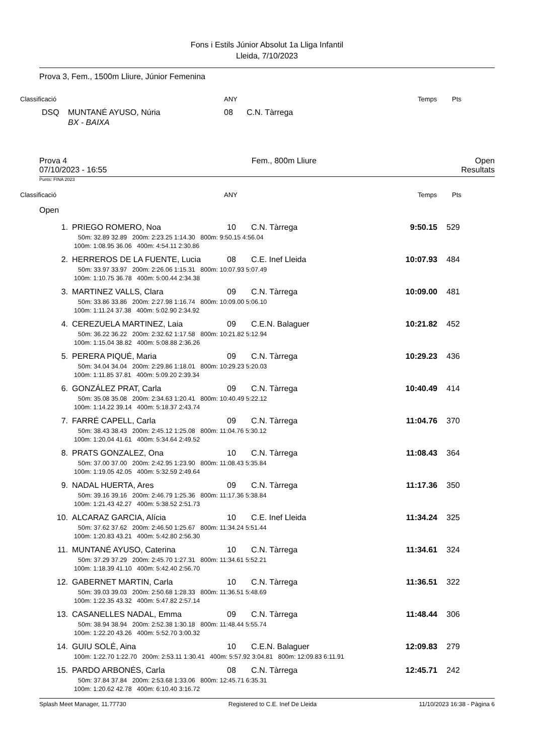Fons i Estils Júnior Absolut 1a Lliga Infantil
Lleida, 7/10/2023
Prova 3, Fem., 1500m Lliure, Júnior Femenina
Classificació ANY Temps Pts
DSQ MUNTANÉ AYUSO, Núria 08 C.N. Tàrrega
BX - BAIXA
Prova 4
07/10/2023 - 16:55 Fem., 800m Lliure Open
Resultats
Punts: FINA 2023
Classificació ANY Temps Pts
Open
| 1. | | PRIEGO ROMERO, Noa | 10 | C.N. Tàrrega | 9:50.15 | 529 |
| 50m: 32.89 32.89 200m: 2:23.25 1:14.30 800m: 9:50.15 4:56.04 | | | | | | |
| 100m: 1:08.95 36.06 400m: 4:54.11 2:30.86 | | | | | | |
| 2. | | HERREROS DE LA FUENTE, Lucia | 08 | C.E. Inef Lleida | 10:07.93 | 484 |
| 50m: 33.97 33.97 200m: 2:26.06 1:15.31 800m: 10:07.93 5:07.49 | | | | | | |
| 100m: 1:10.75 36.78 400m: 5:00.44 2:34.38 | | | | | | |
| 3. | | MARTINEZ VALLS, Clara | 09 | C.N. Tàrrega | 10:09.00 | 481 |
| 50m: 33.86 33.86 200m: 2:27.98 1:16.74 800m: 10:09.00 5:06.10 | | | | | | |
| 100m: 1:11.24 37.38 400m: 5:02.90 2:34.92 | | | | | | |
| 4. | | CEREZUELA MARTINEZ, Laia | 09 | C.E.N. Balaguer | 10:21.82 | 452 |
| 50m: 36.22 36.22 200m: 2:32.62 1:17.58 800m: 10:21.82 5:12.94 | | | | | | |
| 100m: 1:15.04 38.82 400m: 5:08.88 2:36.26 | | | | | | |
| 5. | | PERERA PIQUÉ, Maria | 09 | C.N. Tàrrega | 10:29.23 | 436 |
| 50m: 34.04 34.04 200m: 2:29.86 1:18.01 800m: 10:29.23 5:20.03 | | | | | | |
| 100m: 1:11.85 37.81 400m: 5:09.20 2:39.34 | | | | | | |
| 6. | | GONZÁLEZ PRAT, Carla | 09 | C.N. Tàrrega | 10:40.49 | 414 |
| 50m: 35.08 35.08 200m: 2:34.63 1:20.41 800m: 10:40.49 5:22.12 | | | | | | |
| 100m: 1:14.22 39.14 400m: 5:18.37 2:43.74 | | | | | | |
| 7. | | FARRÉ CAPELL, Carla | 09 | C.N. Tàrrega | 11:04.76 | 370 |
| 50m: 38.43 38.43 200m: 2:45.12 1:25.08 800m: 11:04.76 5:30.12 | | | | | | |
| 100m: 1:20.04 41.61 400m: 5:34.64 2:49.52 | | | | | | |
| 8. | | PRATS GONZALEZ, Ona | 10 | C.N. Tàrrega | 11:08.43 | 364 |
| 50m: 37.00 37.00 200m: 2:42.95 1:23.90 800m: 11:08.43 5:35.84 | | | | | | |
| 100m: 1:19.05 42.05 400m: 5:32.59 2:49.64 | | | | | | |
| 9. | | NADAL HUERTA, Ares | 09 | C.N. Tàrrega | 11:17.36 | 350 |
| 50m: 39.16 39.16 200m: 2:46.79 1:25.36 800m: 11:17.36 5:38.84 | | | | | | |
| 100m: 1:21.43 42.27 400m: 5:38.52 2:51.73 | | | | | | |
| 10. | | ALCARAZ GARCIA, Alícia | 10 | C.E. Inef Lleida | 11:34.24 | 325 |
| 50m: 37.62 37.62 200m: 2:46.50 1:25.67 800m: 11:34.24 5:51.44 | | | | | | |
| 100m: 1:20.83 43.21 400m: 5:42.80 2:56.30 | | | | | | |
| 11. | | MUNTANÉ AYUSO, Caterina | 10 | C.N. Tàrrega | 11:34.61 | 324 |
| 50m: 37.29 37.29 200m: 2:45.70 1:27.31 800m: 11:34.61 5:52.21 | | | | | | |
| 100m: 1:18.39 41.10 400m: 5:42.40 2:56.70 | | | | | | |
| 12. | | GABERNET MARTIN, Carla | 10 | C.N. Tàrrega | 11:36.51 | 322 |
| 50m: 39.03 39.03 200m: 2:50.68 1:28.33 800m: 11:36.51 5:48.69 | | | | | | |
| 100m: 1:22.35 43.32 400m: 5:47.82 2:57.14 | | | | | | |
| 13. | | CASANELLES NADAL, Emma | 09 | C.N. Tàrrega | 11:48.44 | 306 |
| 50m: 38.94 38.94 200m: 2:52.38 1:30.18 800m: 11:48.44 5:55.74 | | | | | | |
| 100m: 1:22.20 43.26 400m: 5:52.70 3:00.32 | | | | | | |
| 14. | | GUIU SOLÉ, Aina | 10 | C.E.N. Balaguer | 12:09.83 | 279 |
| 100m: 1:22.70 1:22.70 200m: 2:53.11 1:30.41 400m: 5:57.92 3:04.81 800m: 12:09.83 6:11.91 | | | | | | |
| 15. | | PARDO ARBONÉS, Carla | 08 | C.N. Tàrrega | 12:45.71 | 242 |
| 50m: 37.84 37.84 200m: 2:53.68 1:33.06 800m: 12:45.71 6:35.31 | | | | | | |
| 100m: 1:20.62 42.78 400m: 6:10.40 3:16.72 | | | | | | |
Splash Meet Manager, 11.77730 Registered to C.E. Inef De Lleida 11/10/2023 16:38 - Pàgina 6